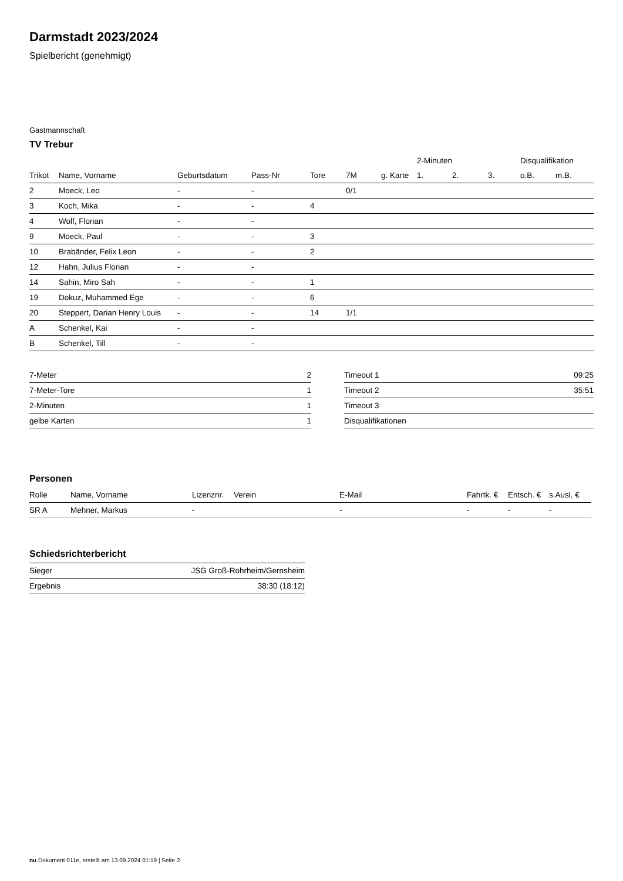Darmstadt 2023/2024
Spielbericht (genehmigt)
Gastmannschaft
TV Trebur
| | | | | | | | 2-Minuten | | | Disqualifikation | |
| --- | --- | --- | --- | --- | --- | --- | --- | --- | --- | --- | --- |
| Trikot | Name, Vorname | Geburtsdatum | Pass-Nr | Tore | 7M | g. Karte | 1. | 2. | 3. | o.B. | m.B. |
| 2 | Moeck, Leo | - | - | | 0/1 | | | | | | |
| 3 | Koch, Mika | - | - | 4 | | | | | | | |
| 4 | Wolf, Florian | - | - | | | | | | | | |
| 9 | Moeck, Paul | - | - | 3 | | | | | | | |
| 10 | Brabänder, Felix Leon | - | - | 2 | | | | | | | |
| 12 | Hahn, Julius Florian | - | - | | | | | | | | |
| 14 | Sahin, Miro Sah | - | - | 1 | | | | | | | |
| 19 | Dokuz, Muhammed Ege | - | - | 6 | | | | | | | |
| 20 | Steppert, Darian Henry Louis | - | - | 14 | 1/1 | | | | | | |
| A | Schenkel, Kai | - | - | | | | | | | | |
| B | Schenkel, Till | - | - | | | | | | | | |
| 7-Meter | 2 |
| 7-Meter-Tore | 1 |
| 2-Minuten | 1 |
| gelbe Karten | 1 |
| Timeout 1 | 09:25 |
| Timeout 2 | 35:51 |
| Timeout 3 | |
| Disqualifikationen | |
Personen
| Rolle | Name, Vorname | Lizenznr. | Verein | E-Mail | Fahrtk. € | Entsch. € | s.Ausl. € |
| --- | --- | --- | --- | --- | --- | --- | --- |
| SR A | Mehner, Markus | - | | - | - | - | - |
Schiedsrichterbericht
| Sieger | JSG Groß-Rohrheim/Gernsheim |
| Ergebnis | 38:30 (18:12) |
nu.Dokument 011e, erstellt am 13.09.2024 01:19 | Seite 2